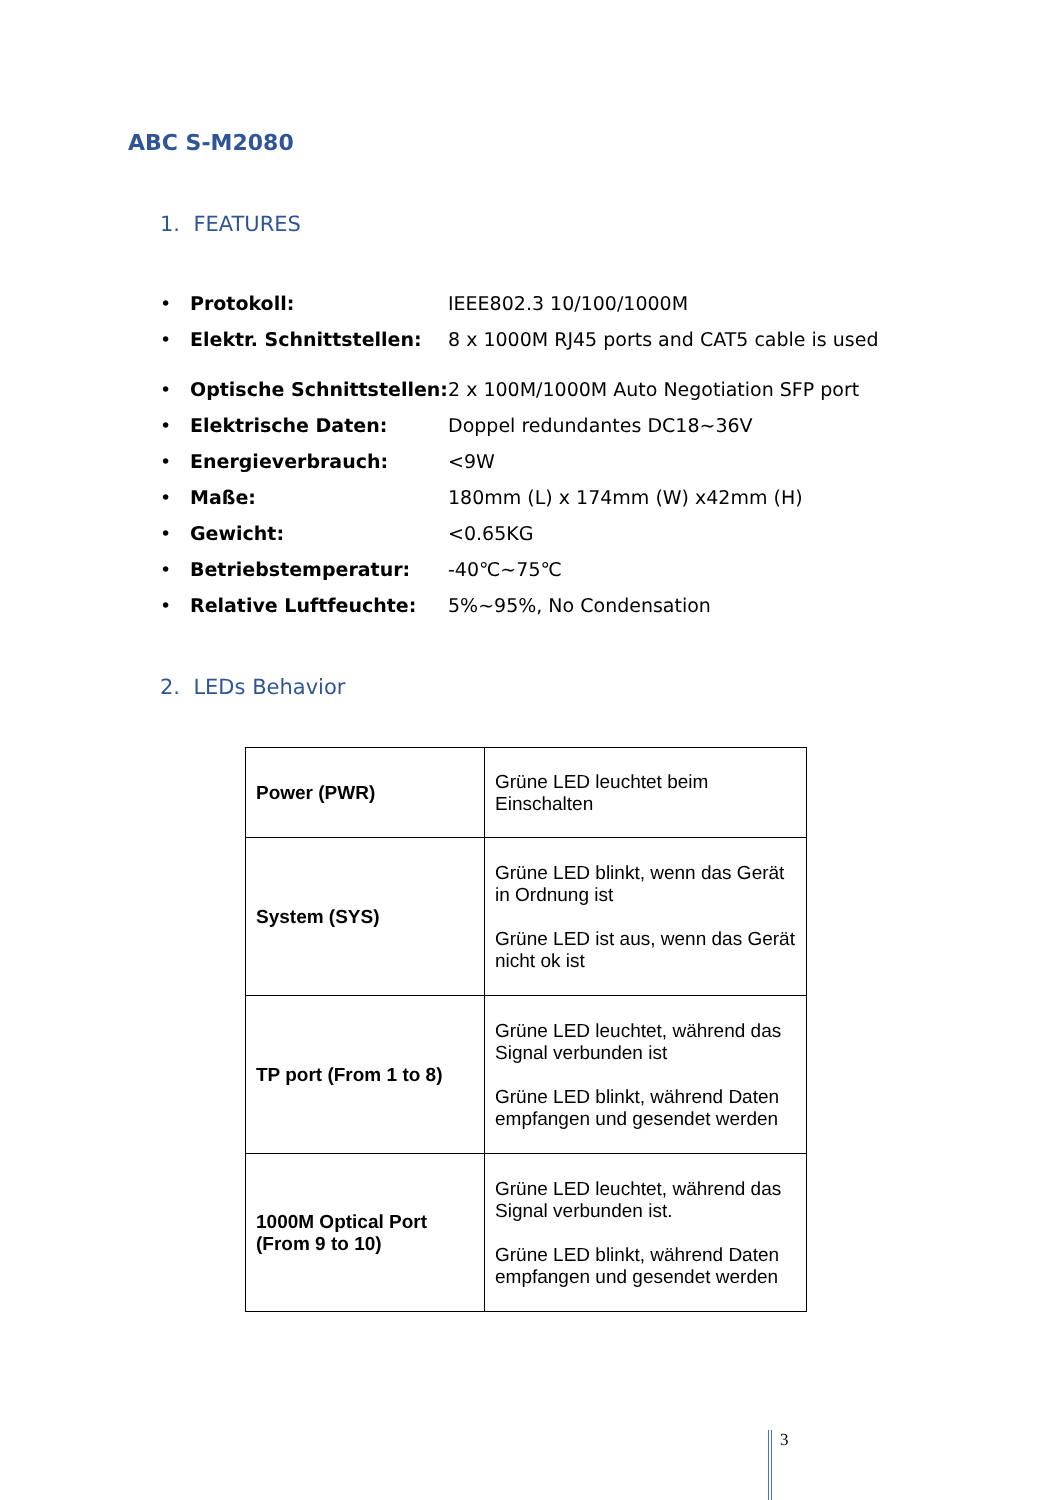ABC S-M2080
1. FEATURES
• Protokoll: IEEE802.3 10/100/1000M
• Elektr. Schnittstellen: 8 x 1000M RJ45 ports and CAT5 cable is used
• Optische Schnittstellen: 2 x 100M/1000M Auto Negotiation SFP port
• Elektrische Daten: Doppel redundantes DC18~36V
• Energieverbrauch: <9W
• Maße: 180mm (L) x 174mm (W) x42mm (H)
• Gewicht: <0.65KG
• Betriebstemperatur: -40℃~75℃
• Relative Luftfeuchte: 5%~95%, No Condensation
2. LEDs Behavior
| Power (PWR) | Grüne LED leuchtet beim Einschalten |
| System (SYS) | Grüne LED blinkt, wenn das Gerät in Ordnung ist Grüne LED ist aus, wenn das Gerät nicht ok ist |
| TP port (From 1 to 8) | Grüne LED leuchtet, während das Signal verbunden ist Grüne LED blinkt, während Daten empfangen und gesendet werden |
| 1000M Optical Port (From 9 to 10) | Grüne LED leuchtet, während das Signal verbunden ist. Grüne LED blinkt, während Daten empfangen und gesendet werden |
3